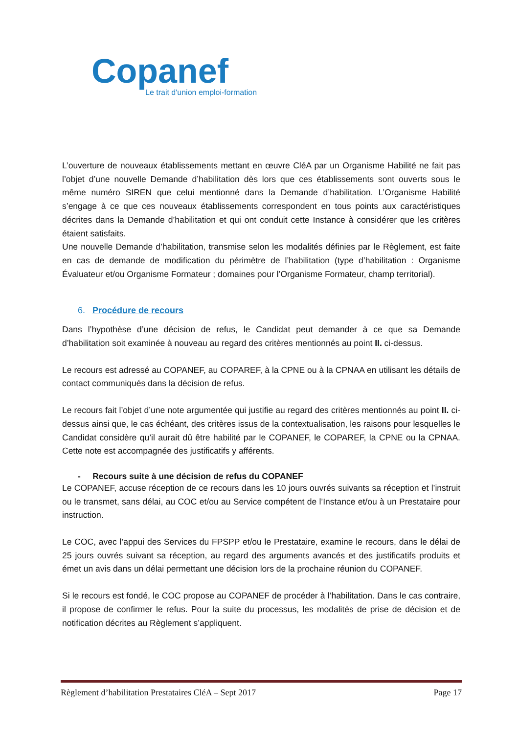Copanef
Le trait d'union emploi-formation
L’ouverture de nouveaux établissements mettant en œuvre CléA par un Organisme Habilité ne fait pas l’objet d’une nouvelle Demande d’habilitation dès lors que ces établissements sont ouverts sous le même numéro SIREN que celui mentionné dans la Demande d’habilitation. L’Organisme Habilité s’engage à ce que ces nouveaux établissements correspondent en tous points aux caractéristiques décrites dans la Demande d’habilitation et qui ont conduit cette Instance à considérer que les critères étaient satisfaits.
Une nouvelle Demande d’habilitation, transmise selon les modalités définies par le Règlement, est faite en cas de demande de modification du périmètre de l’habilitation (type d’habilitation : Organisme Évaluateur et/ou Organisme Formateur ; domaines pour l’Organisme Formateur, champ territorial).
6. Procédure de recours
Dans l’hypothèse d’une décision de refus, le Candidat peut demander à ce que sa Demande d’habilitation soit examinée à nouveau au regard des critères mentionnés au point II. ci-dessus.
Le recours est adressé au COPANEF, au COPAREF, à la CPNE ou à la CPNAA en utilisant les détails de contact communiqués dans la décision de refus.
Le recours fait l’objet d’une note argumentée qui justifie au regard des critères mentionnés au point II. ci-dessus ainsi que, le cas échéant, des critères issus de la contextualisation, les raisons pour lesquelles le Candidat considère qu’il aurait dû être habilité par le COPANEF, le COPAREF, la CPNE ou la CPNAA. Cette note est accompagnée des justificatifs y afférents.
- Recours suite à une décision de refus du COPANEF
Le COPANEF, accuse réception de ce recours dans les 10 jours ouvrés suivants sa réception et l’instruit ou le transmet, sans délai, au COC et/ou au Service compétent de l’Instance et/ou à un Prestataire pour instruction.
Le COC, avec l’appui des Services du FPSPP et/ou le Prestataire, examine le recours, dans le délai de 25 jours ouvrés suivant sa réception, au regard des arguments avancés et des justificatifs produits et émet un avis dans un délai permettant une décision lors de la prochaine réunion du COPANEF.
Si le recours est fondé, le COC propose au COPANEF de procéder à l’habilitation. Dans le cas contraire, il propose de confirmer le refus. Pour la suite du processus, les modalités de prise de décision et de notification décrites au Règlement s’appliquent.
Règlement d’habilitation Prestataires CléA – Sept 2017 Page 17